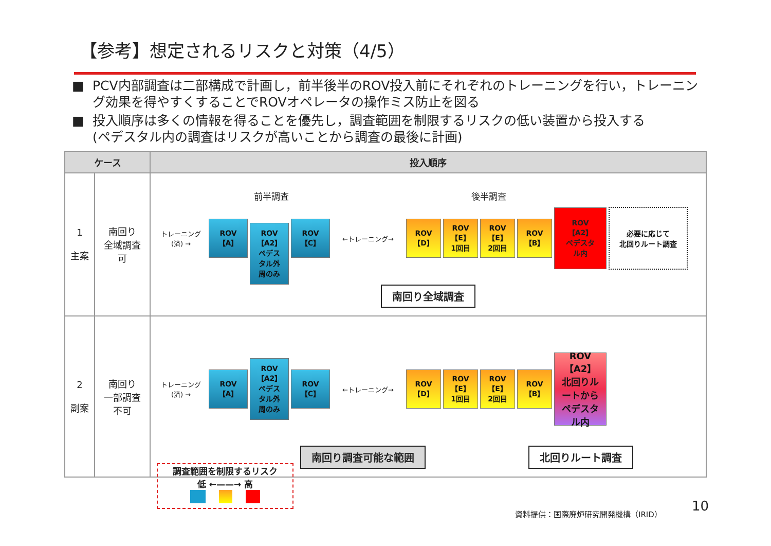【参考】想定されるリスクと対策（4/5）
■ PCV内部調査は二部構成で計画し，前半後半のROV投入前にそれぞれのトレーニングを行い，トレーニング効果を得やすくすることでROVオペレータの操作ミス防止を図る
■ 投入順序は多くの情報を得ることを優先し，調査範囲を制限するリスクの低い装置から投入する
(ペデスタル内の調査はリスクが高いことから調査の最後に計画)
| ケース | | 投入順序 |
| --- | --- | --- |
| 1 主案 | 南回り 全域調査 可 | 前半調査 後半調査 トレーニング (済) → ROV 【A】 ROV 【A2】 ペデス タル外 周のみ ROV 【C】 ←トレーニング→ ROV 【D】 ROV 【E】 1回目 ROV 【E】 2回目 ROV 【B】 ROV 【A2】 ペデスタ ル内 必要に応じて 北回りルート調査 南回り全域調査 |
| 2 副案 | 南回り 一部調査 不可 | トレーニング (済) → ROV 【A】 ROV 【A2】 ペデス タル外 周のみ ROV 【C】 ←トレーニング→ ROV 【D】 ROV 【E】 1回目 ROV 【E】 2回目 ROV 【B】 ROV 【A2】 北回りル ートから ペデスタ ル内 南回り調査可能な範囲 北回りルート調査 |
調査範囲を制限するリスク
低 ←——→ 高
資料提供：国際廃炉研究開発機構（IRID）
10